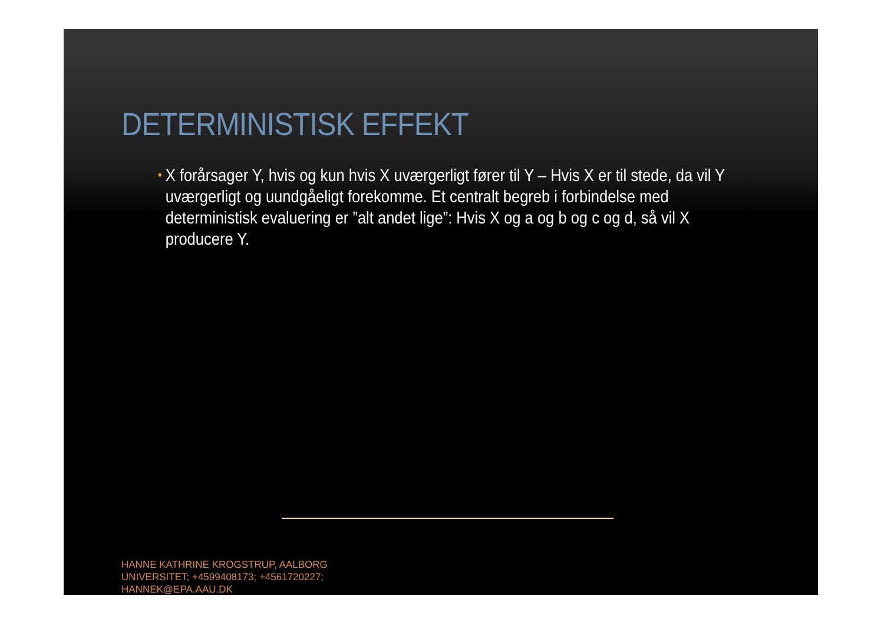DETERMINISTISK EFFEKT
• X forårsager Y, hvis og kun hvis X uværgerligt fører til Y – Hvis X er til stede, da vil Y uværgerligt og uundgåeligt forekomme. Et centralt begreb i forbindelse med deterministisk evaluering er ”alt andet lige”: Hvis X og a og b og c og d, så vil X producere Y.
HANNE KATHRINE KROGSTRUP, AALBORG
UNIVERSITET; +4599408173; +4561720227;
HANNEK@EPA.AAU.DK